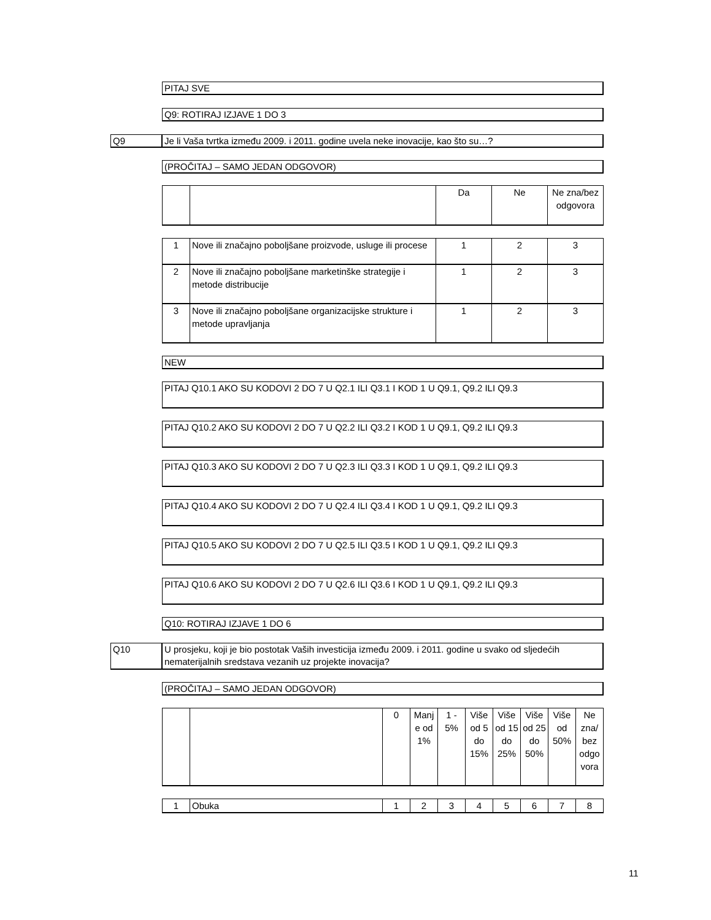PITAJ SVE
Q9: ROTIRAJ IZJAVE 1 DO 3
Q9 Je li Vaša tvrtka između 2009. i 2011. godine uvela neke inovacije, kao što su…?
(PROČITAJ – SAMO JEDAN ODGOVOR)
| | | Da | Ne | Ne zna/bez odgovora |
| --- | --- | --- | --- | --- |
| 1 | Nove ili značajno poboljšane proizvode, usluge ili procese | 1 | 2 | 3 |
| 2 | Nove ili značajno poboljšane marketinške strategije i metode distribucije | 1 | 2 | 3 |
| 3 | Nove ili značajno poboljšane organizacijske strukture i metode upravljanja | 1 | 2 | 3 |
NEW
PITAJ Q10.1 AKO SU KODOVI 2 DO 7 U Q2.1 ILI Q3.1 I KOD 1 U Q9.1, Q9.2 ILI Q9.3
PITAJ Q10.2 AKO SU KODOVI 2 DO 7 U Q2.2 ILI Q3.2 I KOD 1 U Q9.1, Q9.2 ILI Q9.3
PITAJ Q10.3 AKO SU KODOVI 2 DO 7 U Q2.3 ILI Q3.3 I KOD 1 U Q9.1, Q9.2 ILI Q9.3
PITAJ Q10.4 AKO SU KODOVI 2 DO 7 U Q2.4 ILI Q3.4 I KOD 1 U Q9.1, Q9.2 ILI Q9.3
PITAJ Q10.5 AKO SU KODOVI 2 DO 7 U Q2.5 ILI Q3.5 I KOD 1 U Q9.1, Q9.2 ILI Q9.3
PITAJ Q10.6 AKO SU KODOVI 2 DO 7 U Q2.6 ILI Q3.6 I KOD 1 U Q9.1, Q9.2 ILI Q9.3
Q10: ROTIRAJ IZJAVE 1 DO 6
Q10
U prosjeku, koji je bio postotak Vaših investicija između 2009. i 2011. godine u svako od sljedećih nematerijalnih sredstava vezanih uz projekte inovacija?
(PROČITAJ – SAMO JEDAN ODGOVOR)
| | | 0 | Manj e od 1% | 1 - 5% | Više od 5 do 15% | Više od 15 do 25% | Više od 25 do 50% | Više od 50% | Ne zna/ bez odgo vora |
| --- | --- | --- | --- | --- | --- | --- | --- | --- | --- |
| 1 | Obuka | 1 | 2 | 3 | 4 | 5 | 6 | 7 | 8 |
11